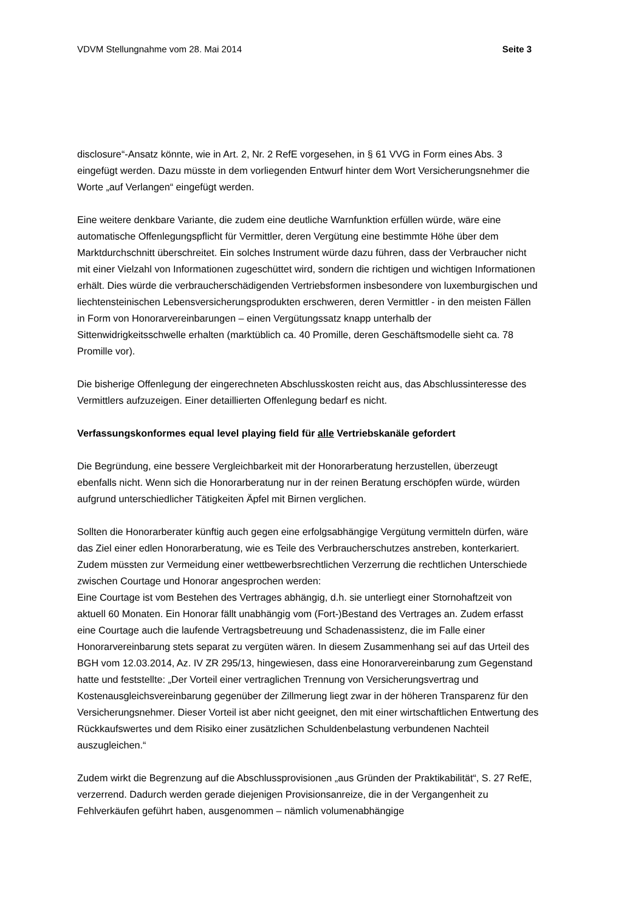VDVM Stellungnahme vom 28. Mai 2014 Seite 3
disclosure“-Ansatz könnte, wie in Art. 2, Nr. 2 RefE vorgesehen, in § 61 VVG in Form eines Abs. 3 eingefügt werden. Dazu müsste in dem vorliegenden Entwurf hinter dem Wort Versicherungsnehmer die Worte „auf Verlangen“ eingefügt werden.
Eine weitere denkbare Variante, die zudem eine deutliche Warnfunktion erfüllen würde, wäre eine automatische Offenlegungspflicht für Vermittler, deren Vergütung eine bestimmte Höhe über dem Marktdurchschnitt überschreitet. Ein solches Instrument würde dazu führen, dass der Verbraucher nicht mit einer Vielzahl von Informationen zugeschüttet wird, sondern die richtigen und wichtigen Informationen erhält. Dies würde die verbraucherschädigenden Vertriebsformen insbesondere von luxemburgischen und liechtensteinischen Lebensversicherungsprodukten erschweren, deren Vermittler - in den meisten Fällen in Form von Honorarvereinbarungen – einen Vergütungssatz knapp unterhalb der Sittenwidrigkeitsschwelle erhalten (marktüblich ca. 40 Promille, deren Geschäftsmodelle sieht ca. 78 Promille vor).
Die bisherige Offenlegung der eingerechneten Abschlusskosten reicht aus, das Abschlussinteresse des Vermittlers aufzuzeigen. Einer detaillierten Offenlegung bedarf es nicht.
Verfassungskonformes equal level playing field für alle Vertriebskanäle gefordert
Die Begründung, eine bessere Vergleichbarkeit mit der Honorarberatung herzustellen, überzeugt ebenfalls nicht. Wenn sich die Honorarberatung nur in der reinen Beratung erschöpfen würde, würden aufgrund unterschiedlicher Tätigkeiten Äpfel mit Birnen verglichen.
Sollten die Honorarberater künftig auch gegen eine erfolgsabhängige Vergütung vermitteln dürfen, wäre das Ziel einer edlen Honorarberatung, wie es Teile des Verbraucherschutzes anstreben, konterkariert. Zudem müssten zur Vermeidung einer wettbewerbsrechtlichen Verzerrung die rechtlichen Unterschiede zwischen Courtage und Honorar angesprochen werden:
Eine Courtage ist vom Bestehen des Vertrages abhängig, d.h. sie unterliegt einer Stornohaftzeit von aktuell 60 Monaten. Ein Honorar fällt unabhängig vom (Fort-)Bestand des Vertrages an. Zudem erfasst eine Courtage auch die laufende Vertragsbetreuung und Schadenassistenz, die im Falle einer Honorarvereinbarung stets separat zu vergüten wären. In diesem Zusammenhang sei auf das Urteil des BGH vom 12.03.2014, Az. IV ZR 295/13, hingewiesen, dass eine Honorarvereinbarung zum Gegenstand hatte und feststellte: „Der Vorteil einer vertraglichen Trennung von Versicherungsvertrag und Kostenausgleichsvereinbarung gegenüber der Zillmerung liegt zwar in der höheren Transparenz für den Versicherungsnehmer. Dieser Vorteil ist aber nicht geeignet, den mit einer wirtschaftlichen Entwertung des Rückkaufswertes und dem Risiko einer zusätzlichen Schuldenbelastung verbundenen Nachteil auszugleichen.“
Zudem wirkt die Begrenzung auf die Abschlussprovisionen „aus Gründen der Praktikabilität“, S. 27 RefE, verzerrend. Dadurch werden gerade diejenigen Provisionsanreize, die in der Vergangenheit zu Fehlverkäufen geführt haben, ausgenommen – nämlich volumenabhängige